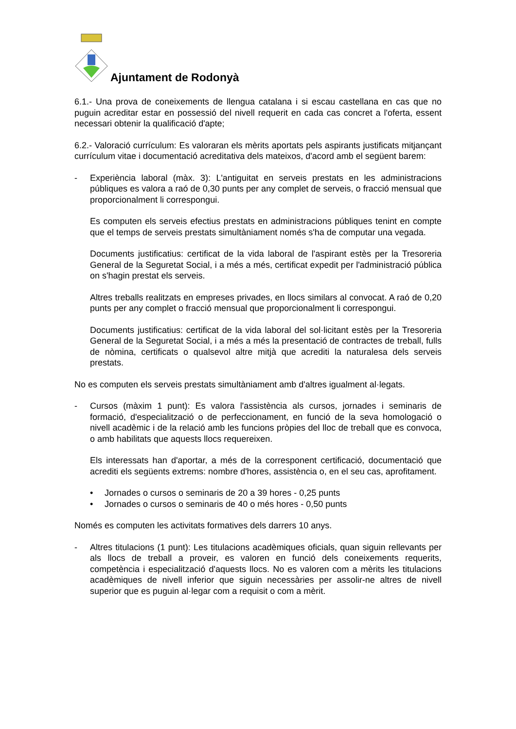Ajuntament de Rodonyà
6.1.- Una prova de coneixements de llengua catalana i si escau castellana en cas que no puguin acreditar estar en possessió del nivell requerit en cada cas concret a l'oferta, essent necessari obtenir la qualificació d'apte;
6.2.- Valoració currículum: Es valoraran els mèrits aportats pels aspirants justificats mitjançant currículum vitae i documentació acreditativa dels mateixos, d'acord amb el següent barem:
- Experiència laboral (màx. 3): L'antiguitat en serveis prestats en les administracions públiques es valora a raó de 0,30 punts per any complet de serveis, o fracció mensual que proporcionalment li correspongui.
Es computen els serveis efectius prestats en administracions públiques tenint en compte que el temps de serveis prestats simultàniament només s'ha de computar una vegada.
Documents justificatius: certificat de la vida laboral de l'aspirant estès per la Tresoreria General de la Seguretat Social, i a més a més, certificat expedit per l'administració pública on s'hagin prestat els serveis.
Altres treballs realitzats en empreses privades, en llocs similars al convocat. A raó de 0,20 punts per any complet o fracció mensual que proporcionalment li correspongui.
Documents justificatius: certificat de la vida laboral del sol·licitant estès per la Tresoreria General de la Seguretat Social, i a més a més la presentació de contractes de treball, fulls de nòmina, certificats o qualsevol altre mitjà que acrediti la naturalesa dels serveis prestats.
No es computen els serveis prestats simultàniament amb d'altres igualment al·legats.
- Cursos (màxim 1 punt): Es valora l'assistència als cursos, jornades i seminaris de formació, d'especialització o de perfeccionament, en funció de la seva homologació o nivell acadèmic i de la relació amb les funcions pròpies del lloc de treball que es convoca, o amb habilitats que aquests llocs requereixen.
Els interessats han d'aportar, a més de la corresponent certificació, documentació que acrediti els següents extrems: nombre d'hores, assistència o, en el seu cas, aprofitament.
• Jornades o cursos o seminaris de 20 a 39 hores - 0,25 punts
• Jornades o cursos o seminaris de 40 o més hores - 0,50 punts
Només es computen les activitats formatives dels darrers 10 anys.
- Altres titulacions (1 punt): Les titulacions acadèmiques oficials, quan siguin rellevants per als llocs de treball a proveir, es valoren en funció dels coneixements requerits, competència i especialització d'aquests llocs. No es valoren com a mèrits les titulacions acadèmiques de nivell inferior que siguin necessàries per assolir-ne altres de nivell superior que es puguin al·legar com a requisit o com a mèrit.